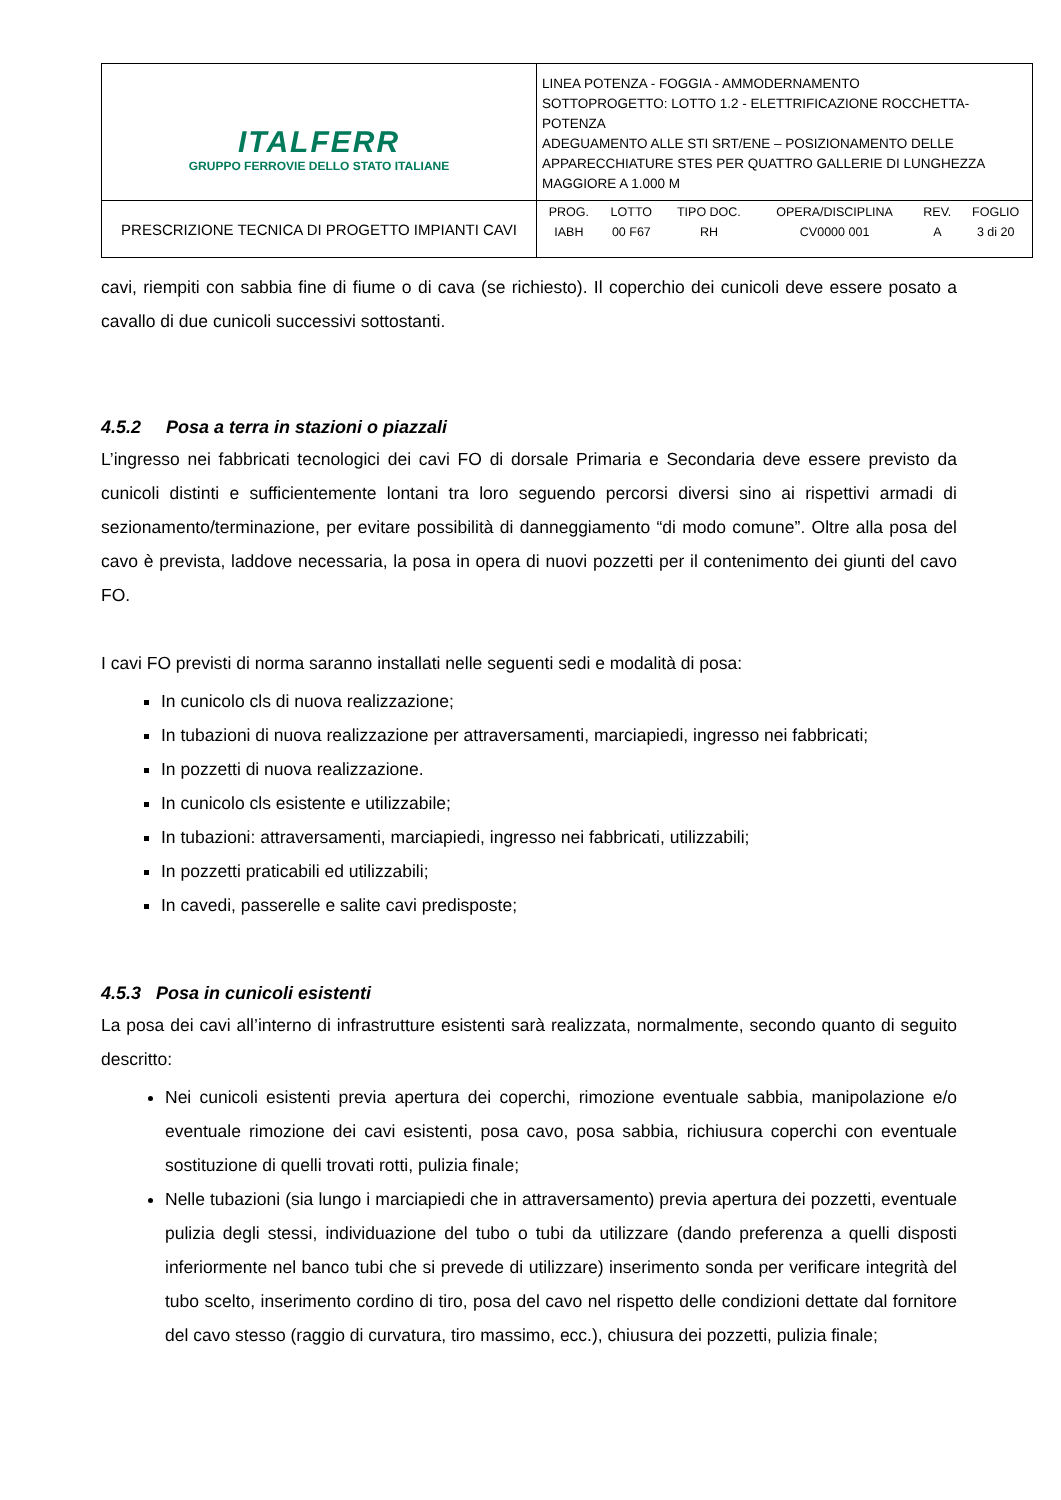| ITALFERR GRUPPO FERROVIE DELLO STATO ITALIANE | LINEA POTENZA - FOGGIA - AMMODERNAMENTO SOTTOPROGETTO: LOTTO 1.2 - ELETTRIFICAZIONE ROCCHETTA-POTENZA ADEGUAMENTO ALLE STI SRT/ENE – POSIZIONAMENTO DELLE APPARECCHIATURE STES PER QUATTRO GALLERIE DI LUNGHEZZA MAGGIORE A 1.000 M |
| PRESCRIZIONE TECNICA DI PROGETTO IMPIANTI CAVI | / PROG. / LOTTO / TIPO DOC. / OPERA/DISCIPLINA / REV. / FOGLIO / / IABH / 00 F67 / RH / CV0000 001 / A / 3 di 20 / |
cavi, riempiti con sabbia fine di fiume o di cava (se richiesto). Il coperchio dei cunicoli deve essere posato a cavallo di due cunicoli successivi sottostanti.
4.5.2 Posa a terra in stazioni o piazzali
L’ingresso nei fabbricati tecnologici dei cavi FO di dorsale Primaria e Secondaria deve essere previsto da cunicoli distinti e sufficientemente lontani tra loro seguendo percorsi diversi sino ai rispettivi armadi di sezionamento/terminazione, per evitare possibilità di danneggiamento “di modo comune”. Oltre alla posa del cavo è prevista, laddove necessaria, la posa in opera di nuovi pozzetti per il contenimento dei giunti del cavo FO.
I cavi FO previsti di norma saranno installati nelle seguenti sedi e modalità di posa:
In cunicolo cls di nuova realizzazione;
In tubazioni di nuova realizzazione per attraversamenti, marciapiedi, ingresso nei fabbricati;
In pozzetti di nuova realizzazione.
In cunicolo cls esistente e utilizzabile;
In tubazioni: attraversamenti, marciapiedi, ingresso nei fabbricati, utilizzabili;
In pozzetti praticabili ed utilizzabili;
In cavedi, passerelle e salite cavi predisposte;
4.5.3 Posa in cunicoli esistenti
La posa dei cavi all’interno di infrastrutture esistenti sarà realizzata, normalmente, secondo quanto di seguito descritto:
Nei cunicoli esistenti previa apertura dei coperchi, rimozione eventuale sabbia, manipolazione e/o eventuale rimozione dei cavi esistenti, posa cavo, posa sabbia, richiusura coperchi con eventuale sostituzione di quelli trovati rotti, pulizia finale;
Nelle tubazioni (sia lungo i marciapiedi che in attraversamento) previa apertura dei pozzetti, eventuale pulizia degli stessi, individuazione del tubo o tubi da utilizzare (dando preferenza a quelli disposti inferiormente nel banco tubi che si prevede di utilizzare) inserimento sonda per verificare integrità del tubo scelto, inserimento cordino di tiro, posa del cavo nel rispetto delle condizioni dettate dal fornitore del cavo stesso (raggio di curvatura, tiro massimo, ecc.), chiusura dei pozzetti, pulizia finale;